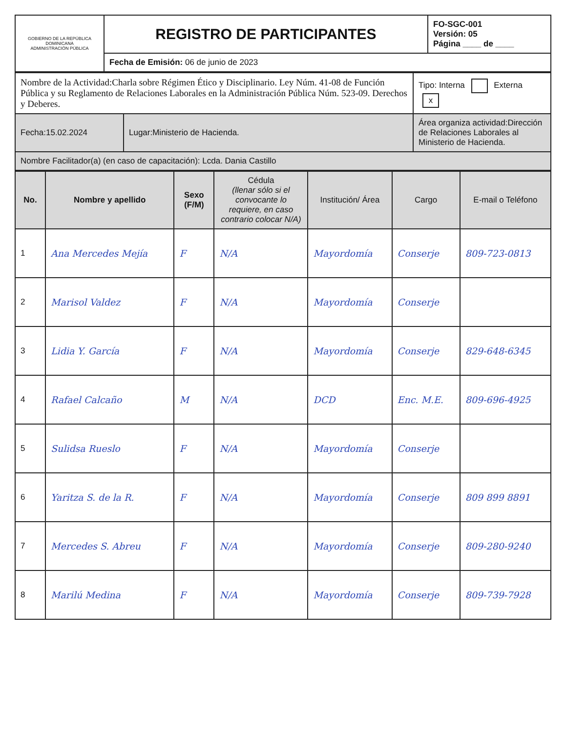| GOBIERNO DE LA REPÚBLICA DOMINICANA ADMINISTRACIÓN PÚBLICA | REGISTRO DE PARTICIPANTES | FO-SGC-001 Versión: 05 Página ____ de ____ |
| | Fecha de Emisión: 06 de junio de 2023 | |
| Nombre de la Actividad:Charla sobre Régimen Ético y Disciplinario. Ley Núm. 41-08 de Función Pública y su Reglamento de Relaciones Laborales en la Administración Pública Núm. 523-09. Derechos y Deberes. | | Tipo: Interna Externa x |
| Fecha:15.02.2024 | Lugar:Ministerio de Hacienda. | Área organiza actividad:Dirección de Relaciones Laborales al Ministerio de Hacienda. |
| Nombre Facilitador(a) (en caso de capacitación): Lcda. Dania Castillo | | |
| No. | Nombre y apellido | Sexo (F/M) | Cédula (llenar sólo si el convocante lo requiere, en caso contrario colocar N/A) | Institución/ Área | Cargo | E-mail o Teléfono |
| --- | --- | --- | --- | --- | --- | --- |
| 1 | Ana Mercedes Mejía | F | N/A | Mayordomía | Conserje | 809-723-0813 |
| 2 | Marisol Valdez | F | N/A | Mayordomía | Conserje | |
| 3 | Lidia Y. García | F | N/A | Mayordomía | Conserje | 829-648-6345 |
| 4 | Rafael Calcaño | M | N/A | DCD | Enc. M.E. | 809-696-4925 |
| 5 | Sulidsa Rueslo | F | N/A | Mayordomía | Conserje | |
| 6 | Yaritza S. de la R. | F | N/A | Mayordomía | Conserje | 809 899 8891 |
| 7 | Mercedes S. Abreu | F | N/A | Mayordomía | Conserje | 809-280-9240 |
| 8 | Marilú Medina | F | N/A | Mayordomía | Conserje | 809-739-7928 |